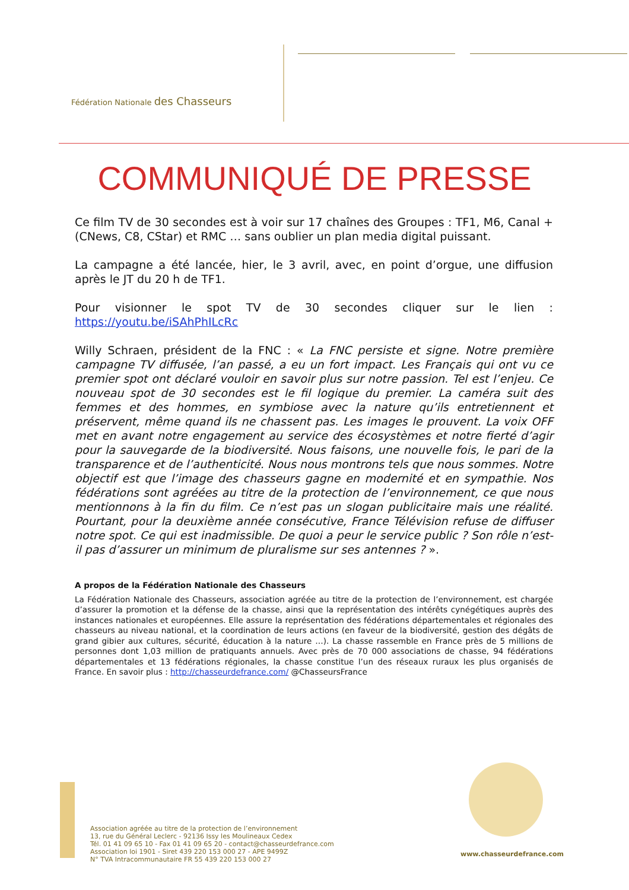Fédération Nationale des Chasseurs
COMMUNIQUÉ DE PRESSE
Ce film TV de 30 secondes est à voir sur 17 chaînes des Groupes : TF1, M6, Canal + (CNews, C8, CStar) et RMC … sans oublier un plan media digital puissant.
La campagne a été lancée, hier, le 3 avril, avec, en point d’orgue, une diffusion après le JT du 20 h de TF1.
Pour visionner le spot TV de 30 secondes cliquer sur le lien : https://youtu.be/iSAhPhILcRc
Willy Schraen, président de la FNC : « La FNC persiste et signe. Notre première campagne TV diffusée, l’an passé, a eu un fort impact. Les Français qui ont vu ce premier spot ont déclaré vouloir en savoir plus sur notre passion. Tel est l’enjeu. Ce nouveau spot de 30 secondes est le fil logique du premier. La caméra suit des femmes et des hommes, en symbiose avec la nature qu’ils entretiennent et préservent, même quand ils ne chassent pas. Les images le prouvent. La voix OFF met en avant notre engagement au service des écosystèmes et notre fierté d’agir pour la sauvegarde de la biodiversité. Nous faisons, une nouvelle fois, le pari de la transparence et de l’authenticité. Nous nous montrons tels que nous sommes. Notre objectif est que l’image des chasseurs gagne en modernité et en sympathie. Nos fédérations sont agréées au titre de la protection de l’environnement, ce que nous mentionnons à la fin du film. Ce n’est pas un slogan publicitaire mais une réalité. Pourtant, pour la deuxième année consécutive, France Télévision refuse de diffuser notre spot. Ce qui est inadmissible. De quoi a peur le service public ? Son rôle n’est-il pas d’assurer un minimum de pluralisme sur ses antennes ? ».
A propos de la Fédération Nationale des Chasseurs
La Fédération Nationale des Chasseurs, association agréée au titre de la protection de l’environnement, est chargée d’assurer la promotion et la défense de la chasse, ainsi que la représentation des intérêts cynégétiques auprès des instances nationales et européennes. Elle assure la représentation des fédérations départementales et régionales des chasseurs au niveau national, et la coordination de leurs actions (en faveur de la biodiversité, gestion des dégâts de grand gibier aux cultures, sécurité, éducation à la nature …). La chasse rassemble en France près de 5 millions de personnes dont 1,03 million de pratiquants annuels. Avec près de 70 000 associations de chasse, 94 fédérations départementales et 13 fédérations régionales, la chasse constitue l’un des réseaux ruraux les plus organisés de France. En savoir plus : http://chasseurdefrance.com/ @ChasseursFrance
Association agréée au titre de la protection de l’environnement
13, rue du Général Leclerc - 92136 Issy les Moulineaux Cedex
Tél. 01 41 09 65 10 - Fax 01 41 09 65 20 - contact@chasseurdefrance.com
Association loi 1901 - Siret 439 220 153 000 27 - APE 9499Z
N° TVA Intracommunautaire FR 55 439 220 153 000 27
www.chasseurdefrance.com